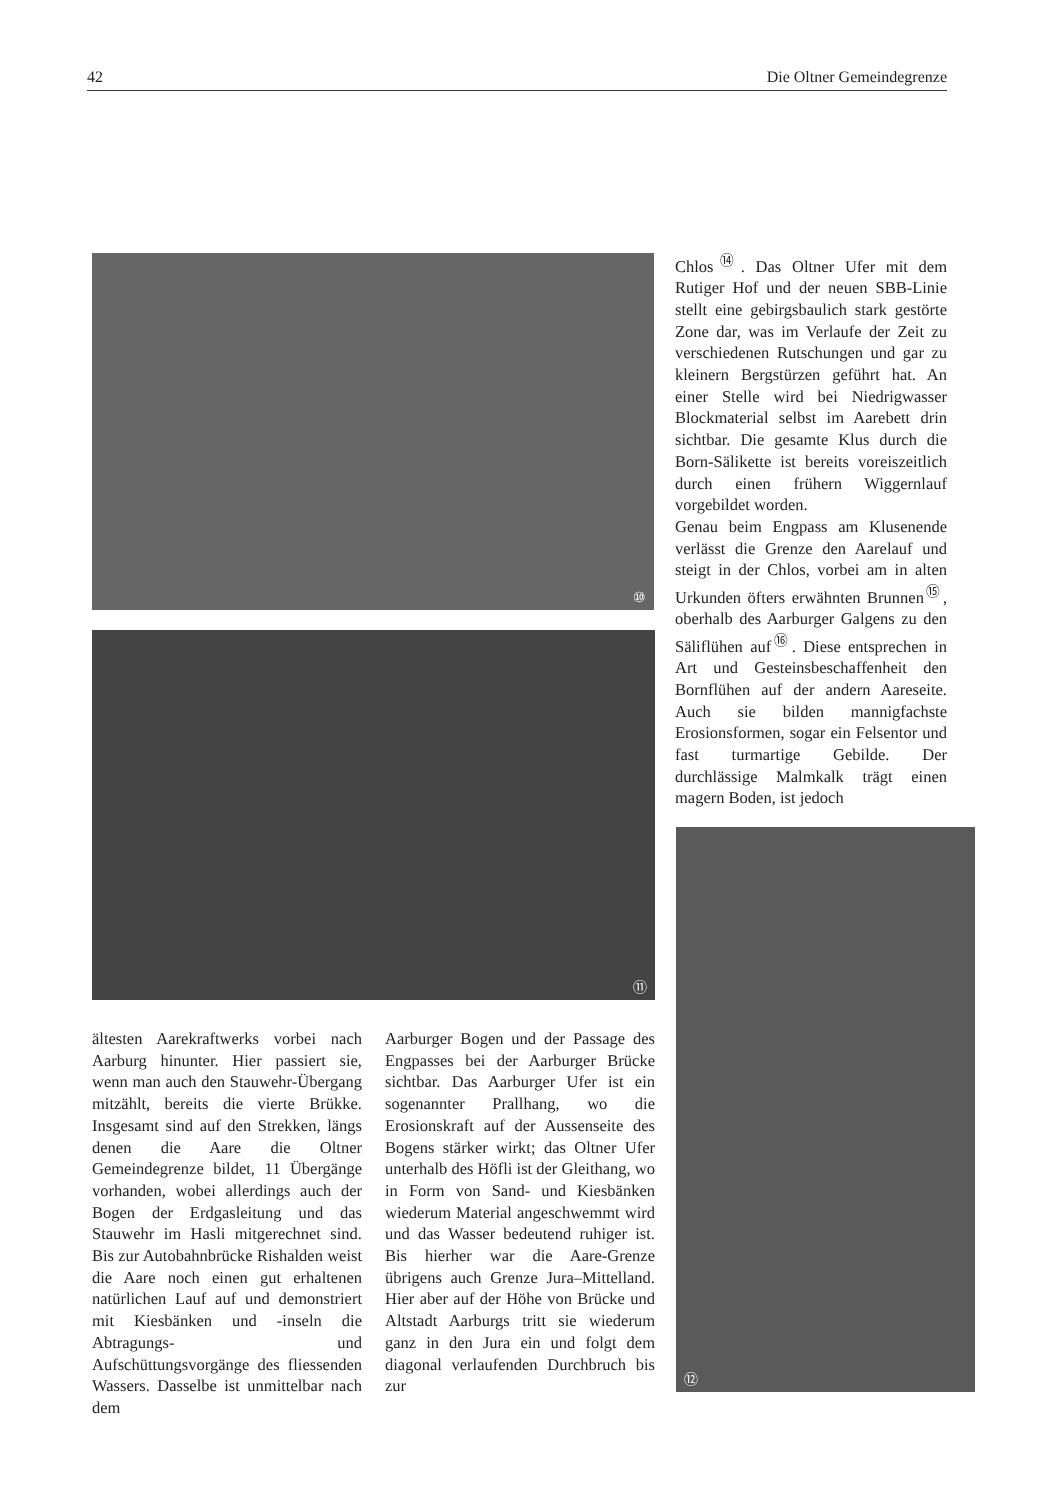42 Die Oltner Gemeindegrenze
⑩
⑪
Chlos<sup>⑭</sup>. Das Oltner Ufer mit dem Rutiger Hof und der neuen SBB-Linie stellt eine gebirgsbaulich stark gestörte Zone dar, was im Verlaufe der Zeit zu verschiedenen Rutschungen und gar zu kleinern Bergstürzen geführt hat. An einer Stelle wird bei Niedrigwasser Blockmaterial selbst im Aarebett drin sichtbar. Die gesamte Klus durch die Born-Sälikette ist bereits voreiszeitlich durch einen frühern Wiggernlauf vorgebildet worden.
Genau beim Engpass am Klusenende verlässt die Grenze den Aarelauf und steigt in der Chlos, vorbei am in alten Urkunden öfters erwähnten Brunnen<sup>⑮</sup>, oberhalb des Aarburger Galgens zu den Säliflühen auf<sup>⑯</sup>. Diese entsprechen in Art und Gesteinsbeschaffenheit den Bornflühen auf der andern Aareseite. Auch sie bilden mannigfachste Erosionsformen, sogar ein Felsentor und fast turmartige Gebilde. Der durchlässige Malmkalk trägt einen magern Boden, ist jedoch
⑫
ältesten Aarekraftwerks vorbei nach Aarburg hinunter. Hier passiert sie, wenn man auch den Stauwehr-Übergang mitzählt, bereits die vierte Brükke. Insgesamt sind auf den Strekken, längs denen die Aare die Oltner Gemeindegrenze bildet, 11 Übergänge vorhanden, wobei allerdings auch der Bogen der Erdgasleitung und das Stauwehr im Hasli mitgerechnet sind. Bis zur Autobahnbrücke Rishalden weist die Aare noch einen gut erhaltenen natürlichen Lauf auf und demonstriert mit Kiesbänken und -inseln die Abtragungs- und Aufschüttungsvorgänge des fliessenden Wassers. Dasselbe ist unmittelbar nach dem
Aarburger Bogen und der Passage des Engpasses bei der Aarburger Brücke sichtbar. Das Aarburger Ufer ist ein sogenannter Prallhang, wo die Erosionskraft auf der Aussenseite des Bogens stärker wirkt; das Oltner Ufer unterhalb des Höfli ist der Gleithang, wo in Form von Sand- und Kiesbänken wiederum Material angeschwemmt wird und das Wasser bedeutend ruhiger ist. Bis hierher war die Aare-Grenze übrigens auch Grenze Jura–Mittelland. Hier aber auf der Höhe von Brücke und Altstadt Aarburgs tritt sie wiederum ganz in den Jura ein und folgt dem diagonal verlaufenden Durchbruch bis zur